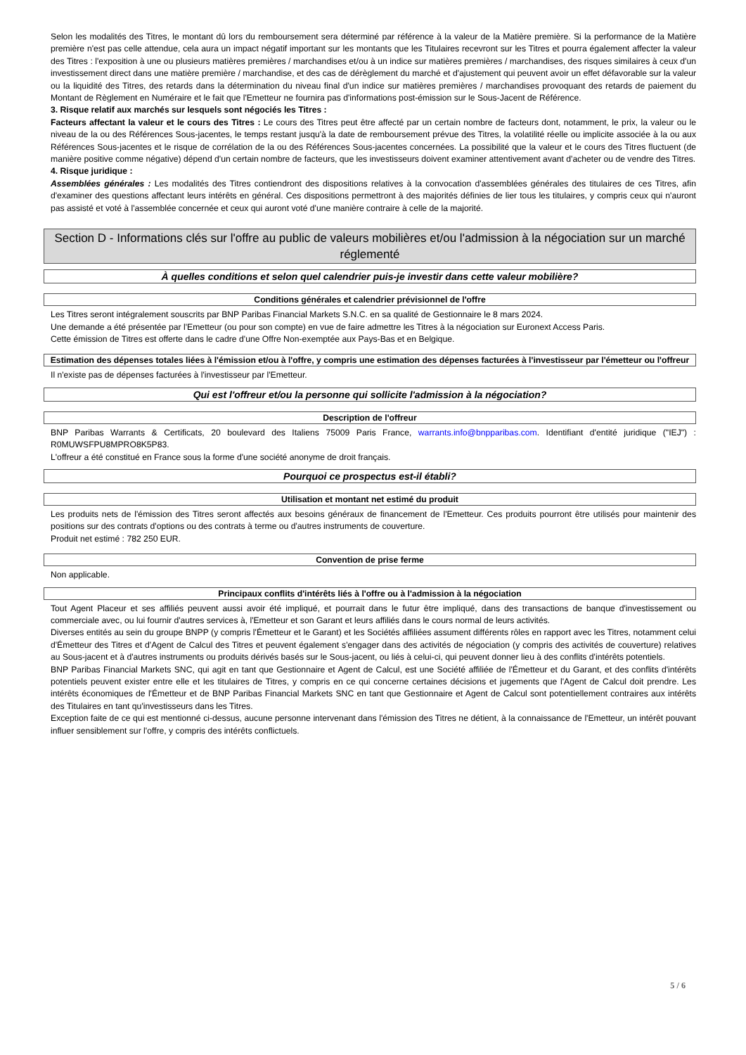Selon les modalités des Titres, le montant dû lors du remboursement sera déterminé par référence à la valeur de la Matière première. Si la performance de la Matière première n'est pas celle attendue, cela aura un impact négatif important sur les montants que les Titulaires recevront sur les Titres et pourra également affecter la valeur des Titres : l'exposition à une ou plusieurs matières premières / marchandises et/ou à un indice sur matières premières / marchandises, des risques similaires à ceux d'un investissement direct dans une matière première / marchandise, et des cas de dérèglement du marché et d'ajustement qui peuvent avoir un effet défavorable sur la valeur ou la liquidité des Titres, des retards dans la détermination du niveau final d'un indice sur matières premières / marchandises provoquant des retards de paiement du Montant de Règlement en Numéraire et le fait que l'Emetteur ne fournira pas d'informations post-émission sur le Sous-Jacent de Référence.
3. Risque relatif aux marchés sur lesquels sont négociés les Titres :
Facteurs affectant la valeur et le cours des Titres : Le cours des Titres peut être affecté par un certain nombre de facteurs dont, notamment, le prix, la valeur ou le niveau de la ou des Références Sous-jacentes, le temps restant jusqu'à la date de remboursement prévue des Titres, la volatilité réelle ou implicite associée à la ou aux Références Sous-jacentes et le risque de corrélation de la ou des Références Sous-jacentes concernées. La possibilité que la valeur et le cours des Titres fluctuent (de manière positive comme négative) dépend d'un certain nombre de facteurs, que les investisseurs doivent examiner attentivement avant d'acheter ou de vendre des Titres.
4. Risque juridique :
Assemblées générales : Les modalités des Titres contiendront des dispositions relatives à la convocation d'assemblées générales des titulaires de ces Titres, afin d'examiner des questions affectant leurs intérêts en général. Ces dispositions permettront à des majorités définies de lier tous les titulaires, y compris ceux qui n'auront pas assisté et voté à l'assemblée concernée et ceux qui auront voté d'une manière contraire à celle de la majorité.
Section D - Informations clés sur l'offre au public de valeurs mobilières et/ou l'admission à la négociation sur un marché réglementé
À quelles conditions et selon quel calendrier puis-je investir dans cette valeur mobilière?
Conditions générales et calendrier prévisionnel de l'offre
Les Titres seront intégralement souscrits par BNP Paribas Financial Markets S.N.C. en sa qualité de Gestionnaire le 8 mars 2024.
Une demande a été présentée par l'Emetteur (ou pour son compte) en vue de faire admettre les Titres à la négociation sur Euronext Access Paris.
Cette émission de Titres est offerte dans le cadre d'une Offre Non-exemptée aux Pays-Bas et en Belgique.
Estimation des dépenses totales liées à l'émission et/ou à l'offre, y compris une estimation des dépenses facturées à l'investisseur par l'émetteur ou l'offreur
Il n'existe pas de dépenses facturées à l'investisseur par l'Emetteur.
Qui est l'offreur et/ou la personne qui sollicite l'admission à la négociation?
Description de l'offreur
BNP Paribas Warrants & Certificats, 20 boulevard des Italiens 75009 Paris France, warrants.info@bnpparibas.com. Identifiant d'entité juridique ("IEJ") : R0MUWSFPU8MPRO8K5P83.
L'offreur a été constitué en France sous la forme d'une société anonyme de droit français.
Pourquoi ce prospectus est-il établi?
Utilisation et montant net estimé du produit
Les produits nets de l'émission des Titres seront affectés aux besoins généraux de financement de l'Emetteur. Ces produits pourront être utilisés pour maintenir des positions sur des contrats d'options ou des contrats à terme ou d'autres instruments de couverture.
Produit net estimé : 782 250 EUR.
Convention de prise ferme
Non applicable.
Principaux conflits d'intérêts liés à l'offre ou à l'admission à la négociation
Tout Agent Placeur et ses affiliés peuvent aussi avoir été impliqué, et pourrait dans le futur être impliqué, dans des transactions de banque d'investissement ou commerciale avec, ou lui fournir d'autres services à, l'Emetteur et son Garant et leurs affiliés dans le cours normal de leurs activités.
Diverses entités au sein du groupe BNPP (y compris l'Émetteur et le Garant) et les Sociétés affiliées assument différents rôles en rapport avec les Titres, notamment celui d'Émetteur des Titres et d'Agent de Calcul des Titres et peuvent également s'engager dans des activités de négociation (y compris des activités de couverture) relatives au Sous-jacent et à d'autres instruments ou produits dérivés basés sur le Sous-jacent, ou liés à celui-ci, qui peuvent donner lieu à des conflits d'intérêts potentiels.
BNP Paribas Financial Markets SNC, qui agit en tant que Gestionnaire et Agent de Calcul, est une Société affiliée de l'Émetteur et du Garant, et des conflits d'intérêts potentiels peuvent exister entre elle et les titulaires de Titres, y compris en ce qui concerne certaines décisions et jugements que l'Agent de Calcul doit prendre. Les intérêts économiques de l'Émetteur et de BNP Paribas Financial Markets SNC en tant que Gestionnaire et Agent de Calcul sont potentiellement contraires aux intérêts des Titulaires en tant qu'investisseurs dans les Titres.
Exception faite de ce qui est mentionné ci-dessus, aucune personne intervenant dans l'émission des Titres ne détient, à la connaissance de l'Emetteur, un intérêt pouvant influer sensiblement sur l'offre, y compris des intérêts conflictuels.
5 / 6